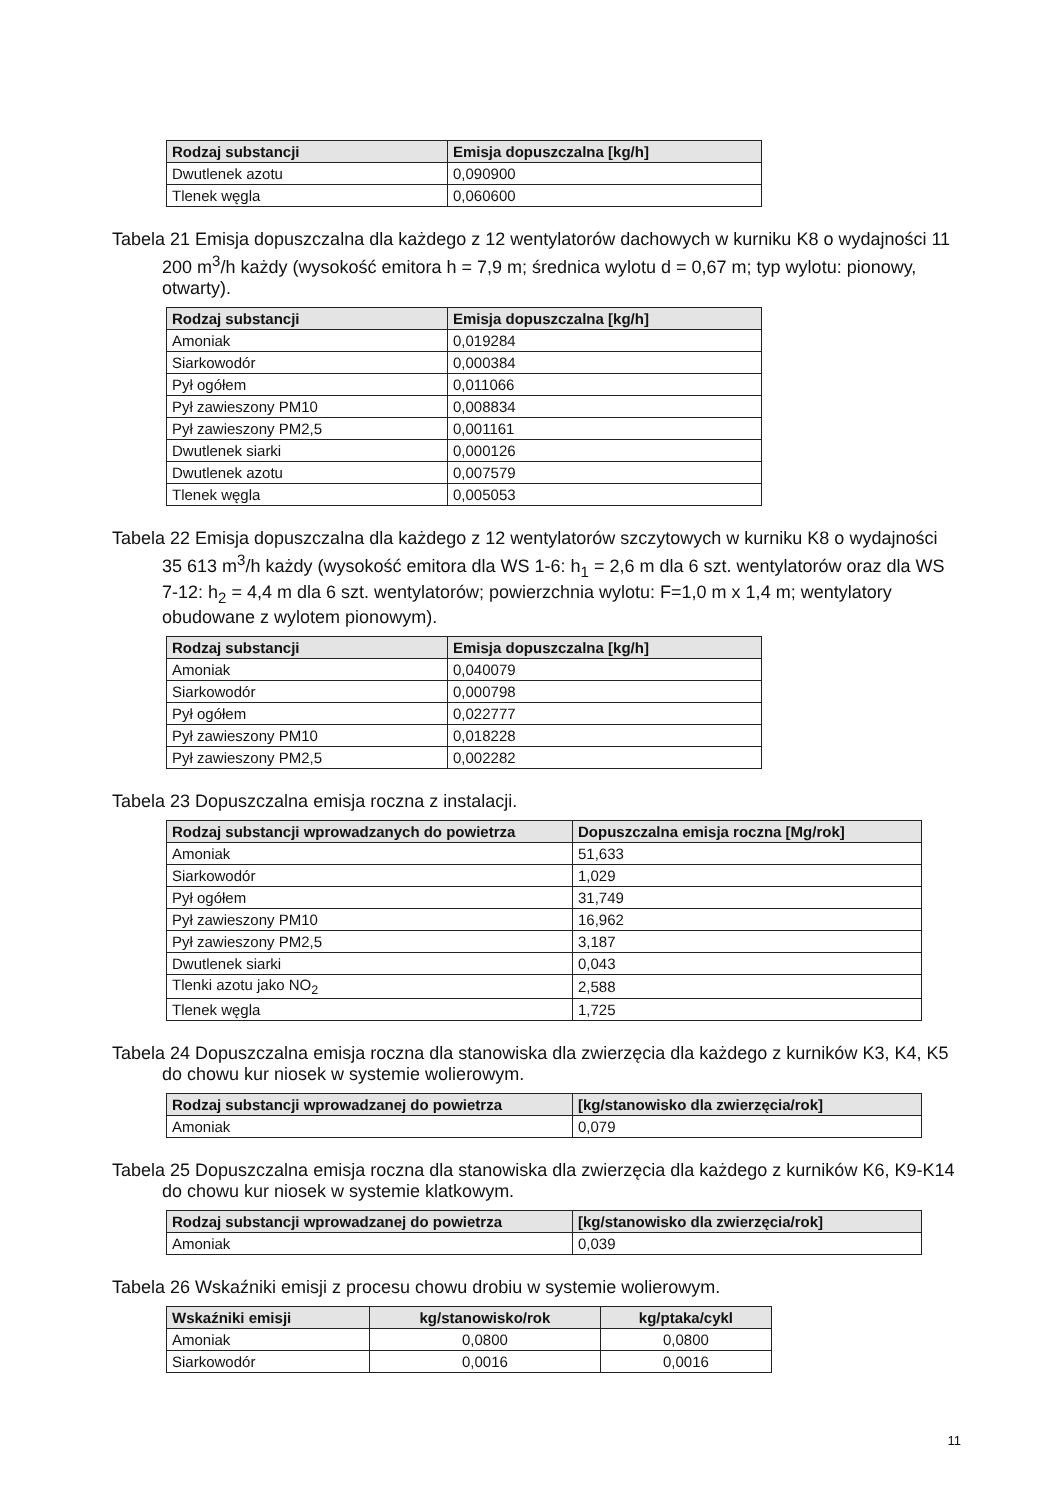| Rodzaj substancji | Emisja dopuszczalna [kg/h] |
| --- | --- |
| Dwutlenek azotu | 0,090900 |
| Tlenek węgla | 0,060600 |
Tabela 21 Emisja dopuszczalna dla każdego z 12 wentylatorów dachowych w kurniku K8 o wydajności 11 200 m<sup>3</sup>/h każdy (wysokość emitora h = 7,9 m; średnica wylotu d = 0,67 m; typ wylotu: pionowy, otwarty).
| Rodzaj substancji | Emisja dopuszczalna [kg/h] |
| --- | --- |
| Amoniak | 0,019284 |
| Siarkowodór | 0,000384 |
| Pył ogółem | 0,011066 |
| Pył zawieszony PM10 | 0,008834 |
| Pył zawieszony PM2,5 | 0,001161 |
| Dwutlenek siarki | 0,000126 |
| Dwutlenek azotu | 0,007579 |
| Tlenek węgla | 0,005053 |
Tabela 22 Emisja dopuszczalna dla każdego z 12 wentylatorów szczytowych w kurniku K8 o wydajności 35 613 m<sup>3</sup>/h każdy (wysokość emitora dla WS 1-6: h<sub>1</sub> = 2,6 m dla 6 szt. wentylatorów oraz dla WS 7-12: h<sub>2</sub> = 4,4 m dla 6 szt. wentylatorów; powierzchnia wylotu: F=1,0 m x 1,4 m; wentylatory obudowane z wylotem pionowym).
| Rodzaj substancji | Emisja dopuszczalna [kg/h] |
| --- | --- |
| Amoniak | 0,040079 |
| Siarkowodór | 0,000798 |
| Pył ogółem | 0,022777 |
| Pył zawieszony PM10 | 0,018228 |
| Pył zawieszony PM2,5 | 0,002282 |
Tabela 23 Dopuszczalna emisja roczna z instalacji.
| Rodzaj substancji wprowadzanych do powietrza | Dopuszczalna emisja roczna [Mg/rok] |
| --- | --- |
| Amoniak | 51,633 |
| Siarkowodór | 1,029 |
| Pył ogółem | 31,749 |
| Pył zawieszony PM10 | 16,962 |
| Pył zawieszony PM2,5 | 3,187 |
| Dwutlenek siarki | 0,043 |
| Tlenki azotu jako NO<sub>2</sub> | 2,588 |
| Tlenek węgla | 1,725 |
Tabela 24 Dopuszczalna emisja roczna dla stanowiska dla zwierzęcia dla każdego z kurników K3, K4, K5 do chowu kur niosek w systemie wolierowym.
| Rodzaj substancji wprowadzanej do powietrza | [kg/stanowisko dla zwierzęcia/rok] |
| --- | --- |
| Amoniak | 0,079 |
Tabela 25 Dopuszczalna emisja roczna dla stanowiska dla zwierzęcia dla każdego z kurników K6, K9-K14 do chowu kur niosek w systemie klatkowym.
| Rodzaj substancji wprowadzanej do powietrza | [kg/stanowisko dla zwierzęcia/rok] |
| --- | --- |
| Amoniak | 0,039 |
Tabela 26 Wskaźniki emisji z procesu chowu drobiu w systemie wolierowym.
| Wskaźniki emisji | kg/stanowisko/rok | kg/ptaka/cykl |
| --- | --- | --- |
| Amoniak | 0,0800 | 0,0800 |
| Siarkowodór | 0,0016 | 0,0016 |
11